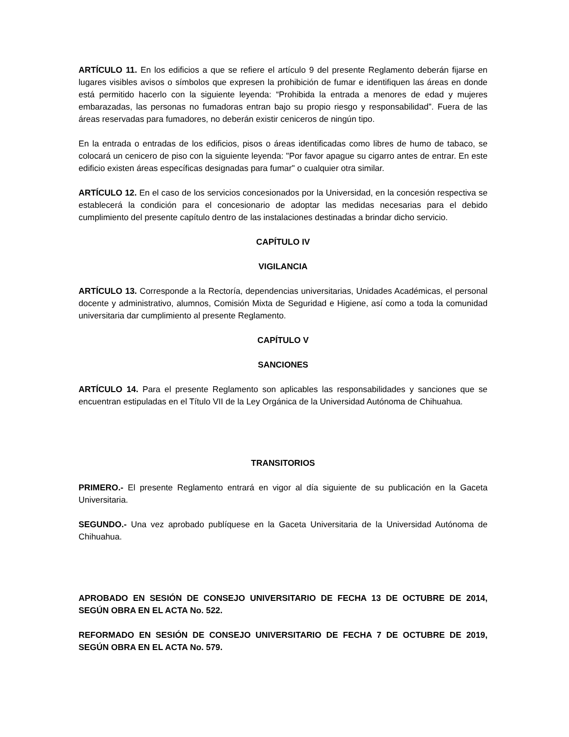ARTÍCULO 11. En los edificios a que se refiere el artículo 9 del presente Reglamento deberán fijarse en lugares visibles avisos o símbolos que expresen la prohibición de fumar e identifiquen las áreas en donde está permitido hacerlo con la siguiente leyenda: “Prohibida la entrada a menores de edad y mujeres embarazadas, las personas no fumadoras entran bajo su propio riesgo y responsabilidad”. Fuera de las áreas reservadas para fumadores, no deberán existir ceniceros de ningún tipo.
En la entrada o entradas de los edificios, pisos o áreas identificadas como libres de humo de tabaco, se colocará un cenicero de piso con la siguiente leyenda: "Por favor apague su cigarro antes de entrar. En este edificio existen áreas específicas designadas para fumar" o cualquier otra similar.
ARTÍCULO 12. En el caso de los servicios concesionados por la Universidad, en la concesión respectiva se establecerá la condición para el concesionario de adoptar las medidas necesarias para el debido cumplimiento del presente capítulo dentro de las instalaciones destinadas a brindar dicho servicio.
CAPÍTULO IV
VIGILANCIA
ARTÍCULO 13. Corresponde a la Rectoría, dependencias universitarias, Unidades Académicas, el personal docente y administrativo, alumnos, Comisión Mixta de Seguridad e Higiene, así como a toda la comunidad universitaria dar cumplimiento al presente Reglamento.
CAPÍTULO V
SANCIONES
ARTÍCULO 14. Para el presente Reglamento son aplicables las responsabilidades y sanciones que se encuentran estipuladas en el Título VII de la Ley Orgánica de la Universidad Autónoma de Chihuahua.
TRANSITORIOS
PRIMERO.- El presente Reglamento entrará en vigor al día siguiente de su publicación en la Gaceta Universitaria.
SEGUNDO.- Una vez aprobado publíquese en la Gaceta Universitaria de la Universidad Autónoma de Chihuahua.
APROBADO EN SESIÓN DE CONSEJO UNIVERSITARIO DE FECHA 13 DE OCTUBRE DE 2014, SEGÚN OBRA EN EL ACTA No. 522.
REFORMADO EN SESIÓN DE CONSEJO UNIVERSITARIO DE FECHA 7 DE OCTUBRE DE 2019, SEGÚN OBRA EN EL ACTA No. 579.